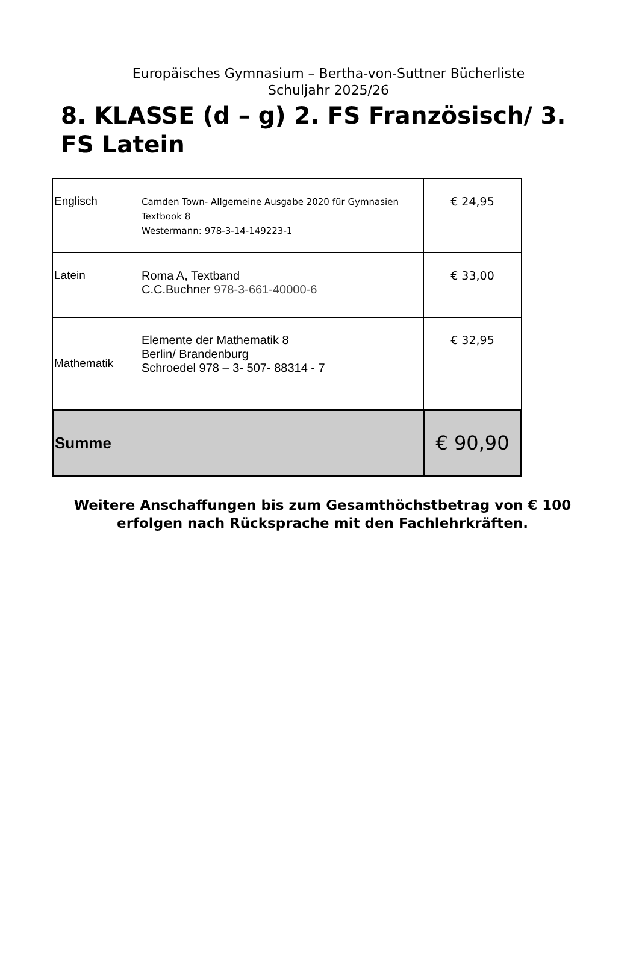Europäisches Gymnasium – Bertha-von-Suttner Bücherliste
Schuljahr 2025/26
8. KLASSE (d – g) 2. FS Französisch/ 3. FS Latein
| Englisch | Camden Town- Allgemeine Ausgabe 2020 für Gymnasien Textbook 8 Westermann: 978-3-14-149223-1 | € 24,95 |
| Latein | Roma A, Textband C.C.Buchner 978-3-661-40000-6 | € 33,00 |
| Mathematik | Elemente der Mathematik 8 Berlin/ Brandenburg Schroedel 978 – 3- 507- 88314 - 7 | € 32,95 |
| Summe | | € 90,90 |
Weitere Anschaffungen bis zum Gesamthöchstbetrag von € 100
erfolgen nach Rücksprache mit den Fachlehrkräften.